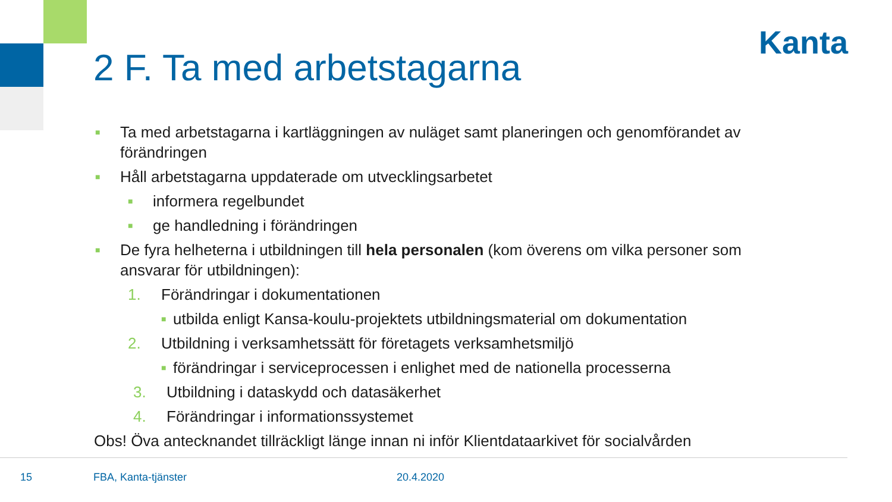Kanta
2 F. Ta med arbetstagarna
■ Ta med arbetstagarna i kartläggningen av nuläget samt planeringen och genomförandet av förändringen
■ Håll arbetstagarna uppdaterade om utvecklingsarbetet
■ informera regelbundet
■ ge handledning i förändringen
■ De fyra helheterna i utbildningen till hela personalen (kom överens om vilka personer som ansvarar för utbildningen):
1. Förändringar i dokumentationen
■ utbilda enligt Kansa-koulu-projektets utbildningsmaterial om dokumentation
2. Utbildning i verksamhetssätt för företagets verksamhetsmiljö
■ förändringar i serviceprocessen i enlighet med de nationella processerna
3. Utbildning i dataskydd och datasäkerhet
4. Förändringar i informationssystemet
Obs! Öva antecknandet tillräckligt länge innan ni inför Klientdataarkivet för socialvården
15 FBA, Kanta-tjänster 20.4.2020